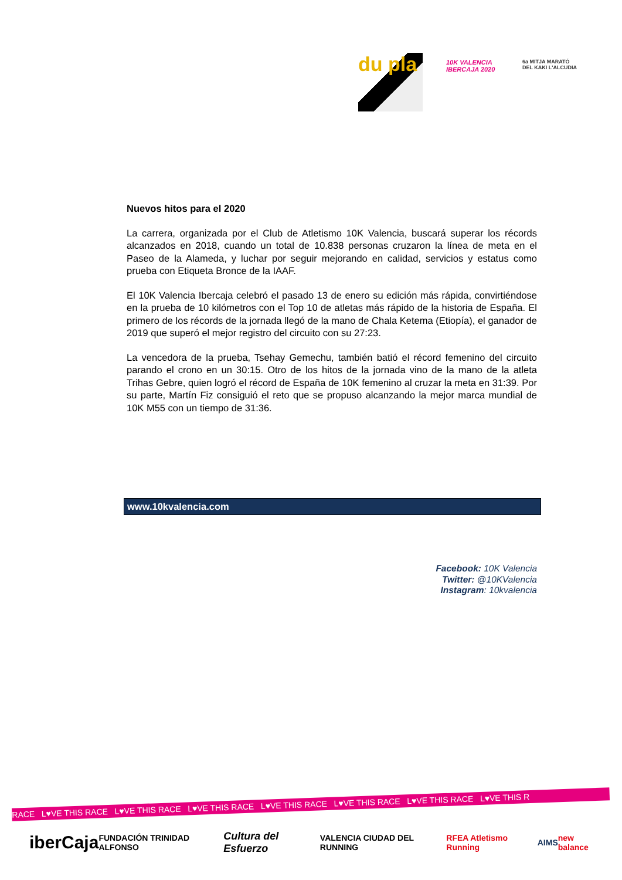du pla
10K VALENCIA IBERCAJA 2020
6a MITJA MARATÓ DEL KAKI L'ALCUDIA
Nuevos hitos para el 2020
La carrera, organizada por el Club de Atletismo 10K Valencia, buscará superar los récords alcanzados en 2018, cuando un total de 10.838 personas cruzaron la línea de meta en el Paseo de la Alameda, y luchar por seguir mejorando en calidad, servicios y estatus como prueba con Etiqueta Bronce de la IAAF.
El 10K Valencia Ibercaja celebró el pasado 13 de enero su edición más rápida, convirtiéndose en la prueba de 10 kilómetros con el Top 10 de atletas más rápido de la historia de España. El primero de los récords de la jornada llegó de la mano de Chala Ketema (Etiopía), el ganador de 2019 que superó el mejor registro del circuito con su 27:23.
La vencedora de la prueba, Tsehay Gemechu, también batió el récord femenino del circuito parando el crono en un 30:15. Otro de los hitos de la jornada vino de la mano de la atleta Trihas Gebre, quien logró el récord de España de 10K femenino al cruzar la meta en 31:39. Por su parte, Martín Fiz consiguió el reto que se propuso alcanzando la mejor marca mundial de 10K M55 con un tiempo de 31:36.
www.10kvalencia.com
Facebook: 10K Valencia
Twitter: @10KValencia
Instagram: 10kvalencia
RACE L♥VE THIS RACE L♥VE THIS RACE L♥VE THIS RACE L♥VE THIS RACE L♥VE THIS RACE L♥VE THIS RACE L♥VE THIS R
iberCaja FUNDACIÓN TRINIDAD ALFONSO Cultura del Esfuerzo VALENCIA CIUDAD DEL RUNNING RFEA Atletismo Running AIMS new balance